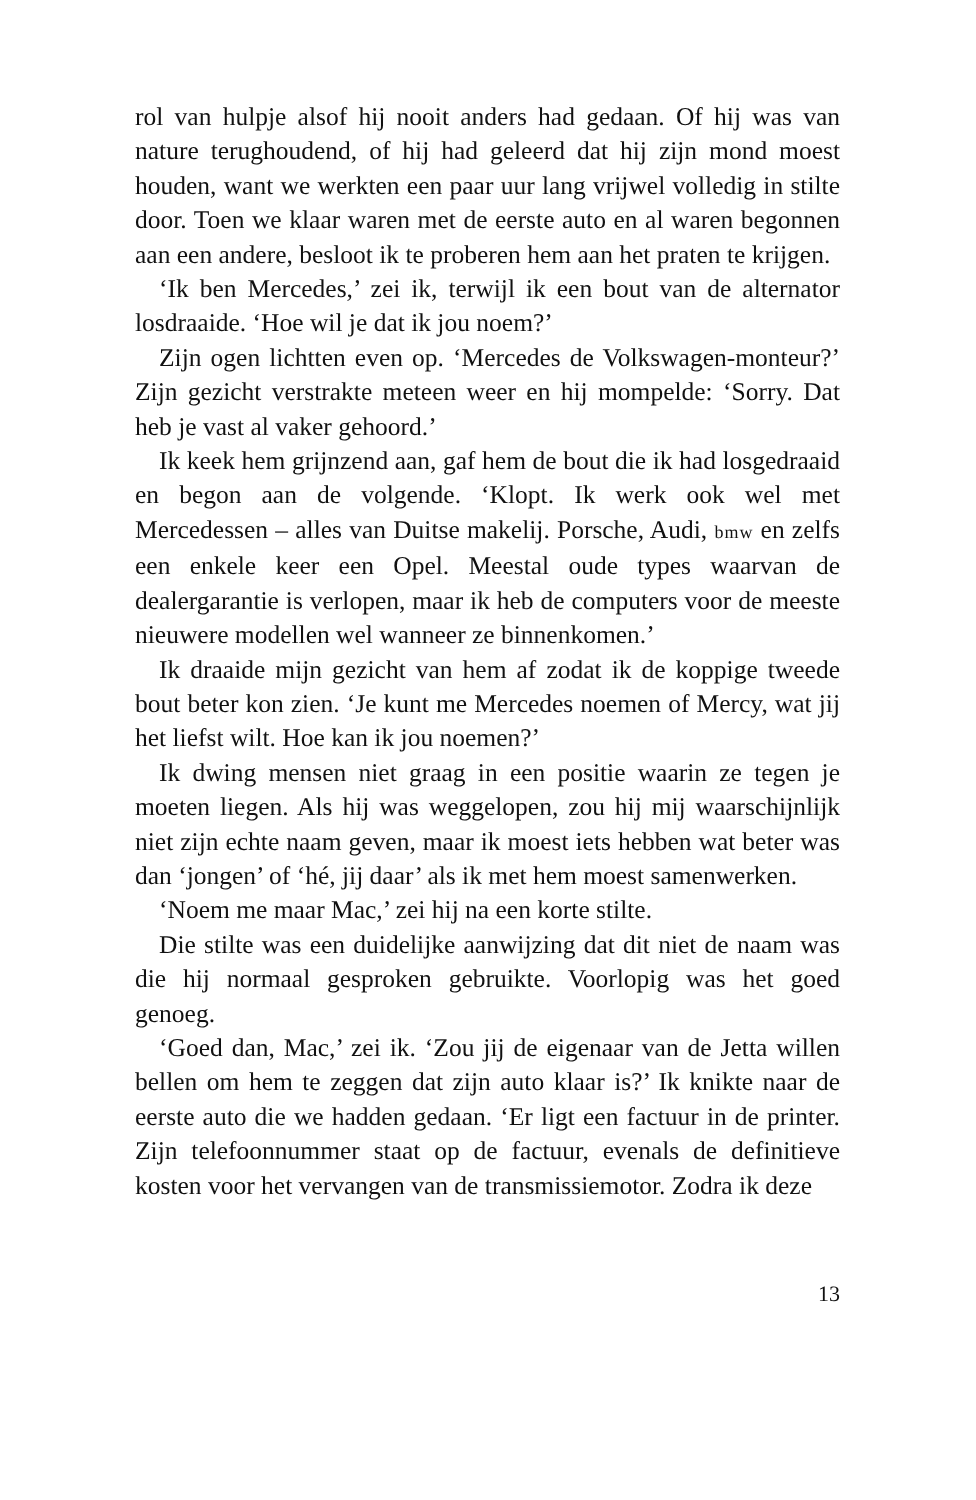rol van hulpje alsof hij nooit anders had gedaan. Of hij was van nature terughoudend, of hij had geleerd dat hij zijn mond moest houden, want we werkten een paar uur lang vrijwel volledig in stilte door. Toen we klaar waren met de eerste auto en al waren begonnen aan een andere, besloot ik te proberen hem aan het praten te krijgen.
‘Ik ben Mercedes,’ zei ik, terwijl ik een bout van de alternator losdraaide. ‘Hoe wil je dat ik jou noem?’
Zijn ogen lichtten even op. ‘Mercedes de Volkswagen-monteur?’ Zijn gezicht verstrakte meteen weer en hij mompelde: ‘Sorry. Dat heb je vast al vaker gehoord.’
Ik keek hem grijnzend aan, gaf hem de bout die ik had losgedraaid en begon aan de volgende. ‘Klopt. Ik werk ook wel met Mercedessen – alles van Duitse makelij. Porsche, Audi, bmw en zelfs een enkele keer een Opel. Meestal oude types waarvan de dealergarantie is verlopen, maar ik heb de computers voor de meeste nieuwere modellen wel wanneer ze binnenkomen.’
Ik draaide mijn gezicht van hem af zodat ik de koppige tweede bout beter kon zien. ‘Je kunt me Mercedes noemen of Mercy, wat jij het liefst wilt. Hoe kan ik jou noemen?’
Ik dwing mensen niet graag in een positie waarin ze tegen je moeten liegen. Als hij was weggelopen, zou hij mij waarschijnlijk niet zijn echte naam geven, maar ik moest iets hebben wat beter was dan ‘jongen’ of ‘hé, jij daar’ als ik met hem moest samenwerken.
‘Noem me maar Mac,’ zei hij na een korte stilte.
Die stilte was een duidelijke aanwijzing dat dit niet de naam was die hij normaal gesproken gebruikte. Voorlopig was het goed genoeg.
‘Goed dan, Mac,’ zei ik. ‘Zou jij de eigenaar van de Jetta willen bellen om hem te zeggen dat zijn auto klaar is?’ Ik knikte naar de eerste auto die we hadden gedaan. ‘Er ligt een factuur in de printer. Zijn telefoonnummer staat op de factuur, evenals de definitieve kosten voor het vervangen van de transmissiemotor. Zodra ik deze
13